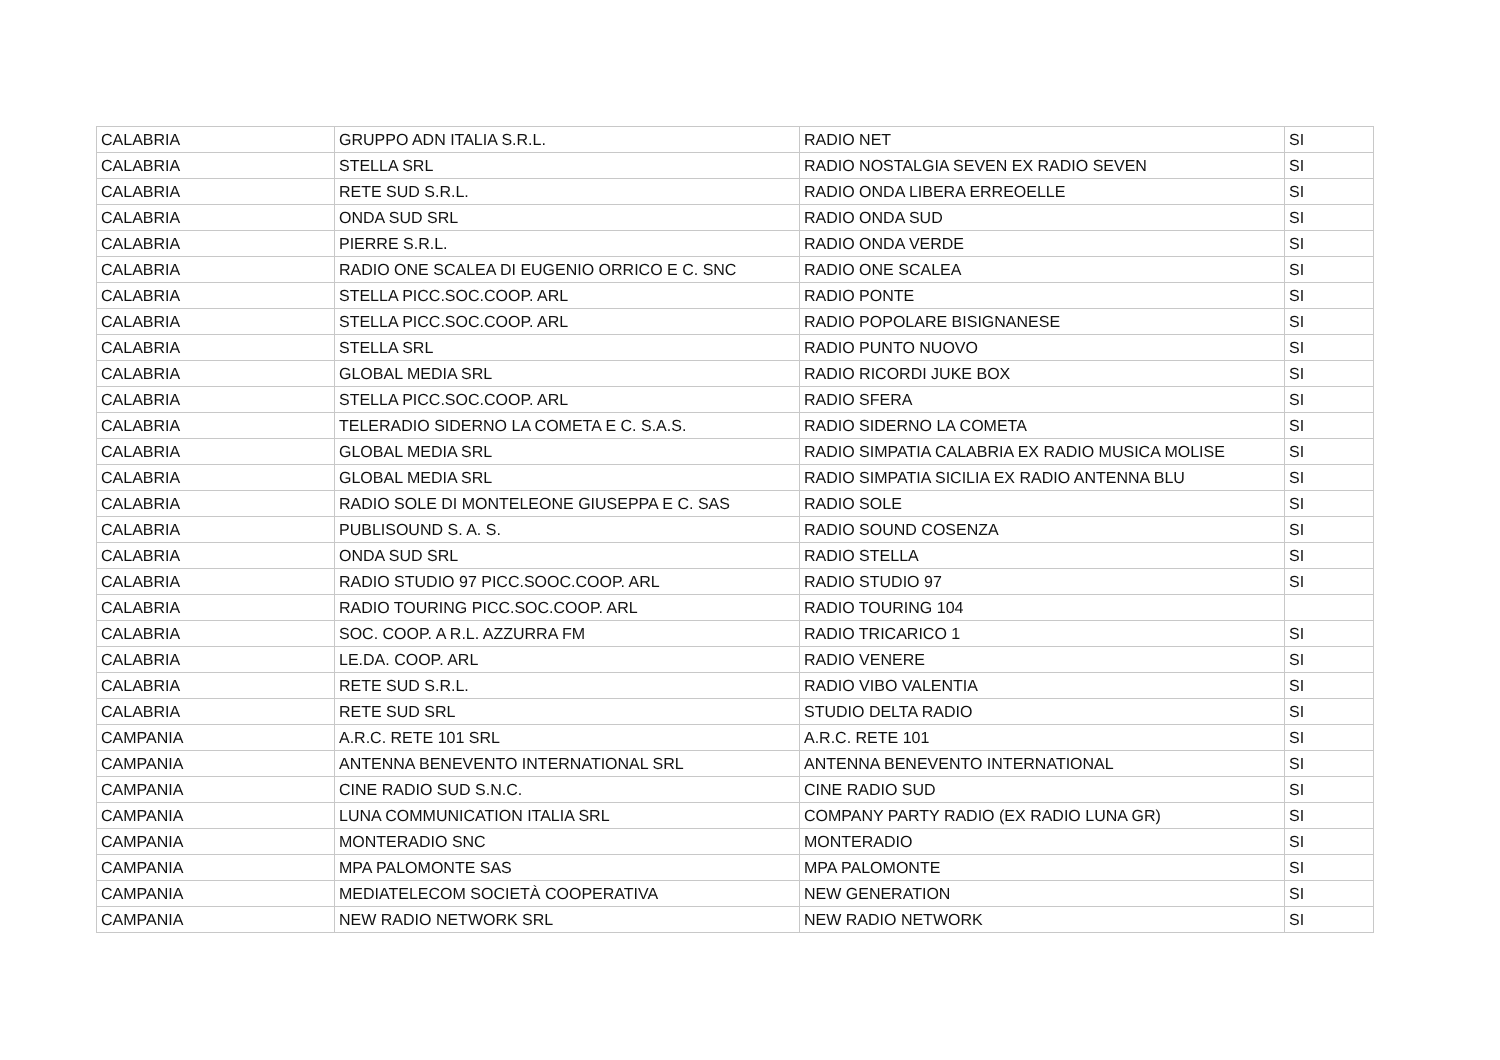| CALABRIA | GRUPPO ADN ITALIA S.R.L. | RADIO NET | SI |
| CALABRIA | STELLA SRL | RADIO NOSTALGIA SEVEN EX RADIO SEVEN | SI |
| CALABRIA | RETE SUD S.R.L. | RADIO ONDA LIBERA ERREOELLE | SI |
| CALABRIA | ONDA SUD SRL | RADIO ONDA SUD | SI |
| CALABRIA | PIERRE S.R.L. | RADIO ONDA VERDE | SI |
| CALABRIA | RADIO ONE SCALEA DI EUGENIO ORRICO E C. SNC | RADIO ONE SCALEA | SI |
| CALABRIA | STELLA PICC.SOC.COOP. ARL | RADIO PONTE | SI |
| CALABRIA | STELLA PICC.SOC.COOP. ARL | RADIO POPOLARE BISIGNANESE | SI |
| CALABRIA | STELLA SRL | RADIO PUNTO NUOVO | SI |
| CALABRIA | GLOBAL MEDIA SRL | RADIO RICORDI JUKE BOX | SI |
| CALABRIA | STELLA PICC.SOC.COOP. ARL | RADIO SFERA | SI |
| CALABRIA | TELERADIO SIDERNO LA COMETA E C. S.A.S. | RADIO SIDERNO LA COMETA | SI |
| CALABRIA | GLOBAL MEDIA SRL | RADIO SIMPATIA CALABRIA EX RADIO MUSICA MOLISE | SI |
| CALABRIA | GLOBAL MEDIA SRL | RADIO SIMPATIA SICILIA EX RADIO ANTENNA BLU | SI |
| CALABRIA | RADIO SOLE DI MONTELEONE GIUSEPPA E C. SAS | RADIO SOLE | SI |
| CALABRIA | PUBLISOUND S. A. S. | RADIO SOUND COSENZA | SI |
| CALABRIA | ONDA SUD SRL | RADIO STELLA | SI |
| CALABRIA | RADIO STUDIO 97 PICC.SOOC.COOP. ARL | RADIO STUDIO 97 | SI |
| CALABRIA | RADIO TOURING PICC.SOC.COOP. ARL | RADIO TOURING 104 | |
| CALABRIA | SOC. COOP. A R.L. AZZURRA FM | RADIO TRICARICO 1 | SI |
| CALABRIA | LE.DA. COOP. ARL | RADIO VENERE | SI |
| CALABRIA | RETE SUD S.R.L. | RADIO VIBO VALENTIA | SI |
| CALABRIA | RETE SUD SRL | STUDIO DELTA RADIO | SI |
| CAMPANIA | A.R.C. RETE 101 SRL | A.R.C. RETE 101 | SI |
| CAMPANIA | ANTENNA BENEVENTO INTERNATIONAL SRL | ANTENNA BENEVENTO INTERNATIONAL | SI |
| CAMPANIA | CINE RADIO SUD S.N.C. | CINE RADIO SUD | SI |
| CAMPANIA | LUNA COMMUNICATION ITALIA SRL | COMPANY PARTY RADIO (EX RADIO LUNA GR) | SI |
| CAMPANIA | MONTERADIO SNC | MONTERADIO | SI |
| CAMPANIA | MPA PALOMONTE SAS | MPA PALOMONTE | SI |
| CAMPANIA | MEDIATELECOM SOCIETÀ COOPERATIVA | NEW GENERATION | SI |
| CAMPANIA | NEW RADIO NETWORK SRL | NEW RADIO NETWORK | SI |